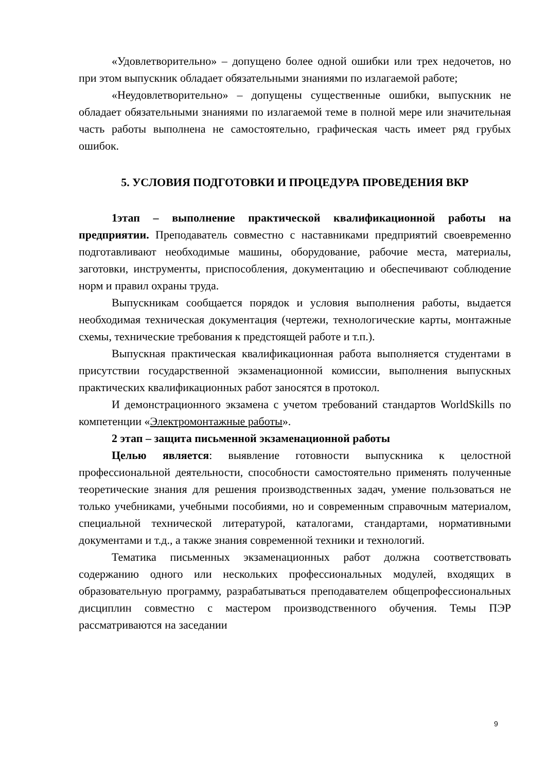«Удовлетворительно» – допущено более одной ошибки или трех недочетов, но при этом выпускник обладает обязательными знаниями по излагаемой работе;
«Неудовлетворительно» – допущены существенные ошибки, выпускник не обладает обязательными знаниями по излагаемой теме в полной мере или значительная часть работы выполнена не самостоятельно, графическая часть имеет ряд грубых ошибок.
5. УСЛОВИЯ ПОДГОТОВКИ И ПРОЦЕДУРА ПРОВЕДЕНИЯ ВКР
1этап – выполнение практической квалификационной работы на предприятии. Преподаватель совместно с наставниками предприятий своевременно подготавливают необходимые машины, оборудование, рабочие места, материалы, заготовки, инструменты, приспособления, документацию и обеспечивают соблюдение норм и правил охраны труда.
Выпускникам сообщается порядок и условия выполнения работы, выдается необходимая техническая документация (чертежи, технологические карты, монтажные схемы, технические требования к предстоящей работе и т.п.).
Выпускная практическая квалификационная работа выполняется студентами в присутствии государственной экзаменационной комиссии, выполнения выпускных практических квалификационных работ заносятся в протокол.
И демонстрационного экзамена с учетом требований стандартов WorldSkills по компетенции «Электромонтажные работы».
2 этап – защита письменной экзаменационной работы
Целью является: выявление готовности выпускника к целостной профессиональной деятельности, способности самостоятельно применять полученные теоретические знания для решения производственных задач, умение пользоваться не только учебниками, учебными пособиями, но и современным справочным материалом, специальной технической литературой, каталогами, стандартами, нормативными документами и т.д., а также знания современной техники и технологий.
Тематика письменных экзаменационных работ должна соответствовать содержанию одного или нескольких профессиональных модулей, входящих в образовательную программу, разрабатываться преподавателем общепрофессиональных дисциплин совместно с мастером производственного обучения. Темы ПЭР рассматриваются на заседании
9